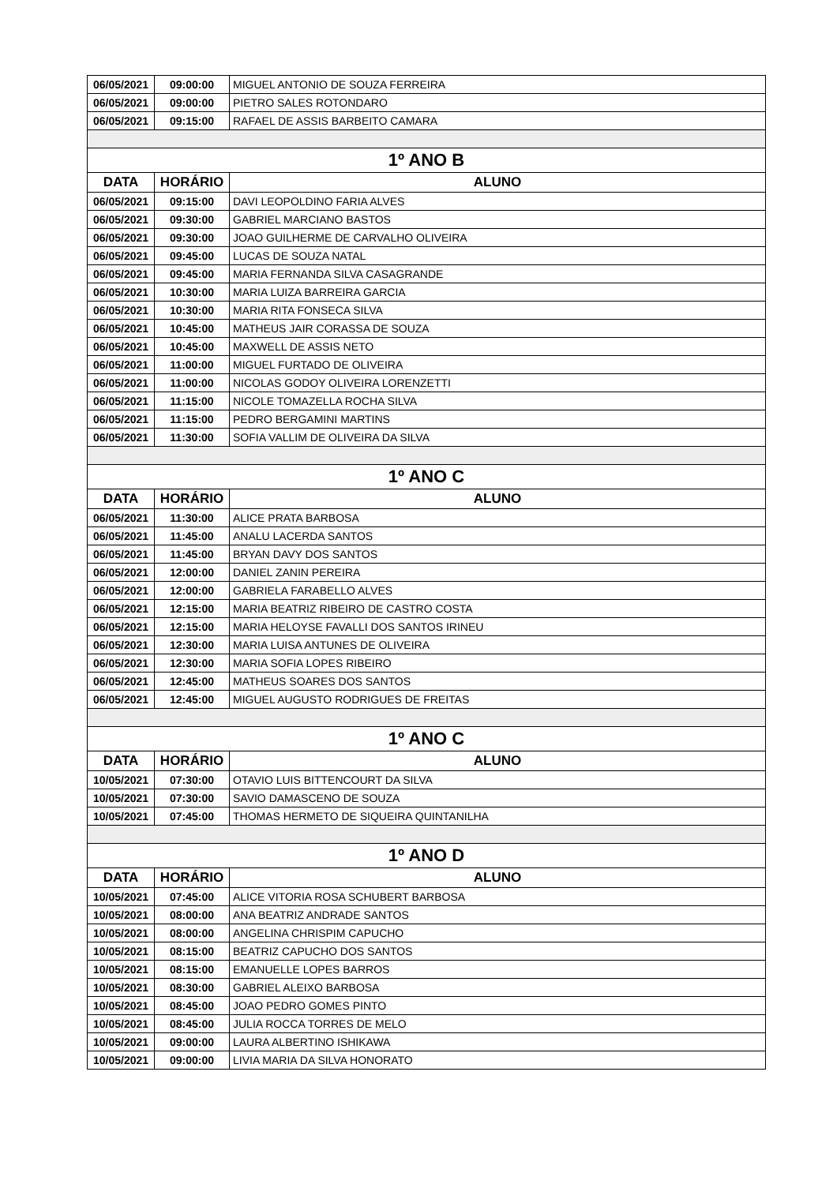| 06/05/2021 | 09:00:00 | MIGUEL ANTONIO DE SOUZA FERREIRA |
| 06/05/2021 | 09:00:00 | PIETRO SALES ROTONDARO |
| 06/05/2021 | 09:15:00 | RAFAEL DE ASSIS BARBEITO CAMARA |
| 1º ANO B | | |
| DATA | HORÁRIO | ALUNO |
| 06/05/2021 | 09:15:00 | DAVI LEOPOLDINO FARIA ALVES |
| 06/05/2021 | 09:30:00 | GABRIEL MARCIANO BASTOS |
| 06/05/2021 | 09:30:00 | JOAO GUILHERME DE CARVALHO OLIVEIRA |
| 06/05/2021 | 09:45:00 | LUCAS DE SOUZA NATAL |
| 06/05/2021 | 09:45:00 | MARIA FERNANDA SILVA CASAGRANDE |
| 06/05/2021 | 10:30:00 | MARIA LUIZA BARREIRA GARCIA |
| 06/05/2021 | 10:30:00 | MARIA RITA FONSECA SILVA |
| 06/05/2021 | 10:45:00 | MATHEUS JAIR CORASSA DE SOUZA |
| 06/05/2021 | 10:45:00 | MAXWELL DE ASSIS NETO |
| 06/05/2021 | 11:00:00 | MIGUEL FURTADO DE OLIVEIRA |
| 06/05/2021 | 11:00:00 | NICOLAS GODOY OLIVEIRA LORENZETTI |
| 06/05/2021 | 11:15:00 | NICOLE TOMAZELLA ROCHA SILVA |
| 06/05/2021 | 11:15:00 | PEDRO BERGAMINI MARTINS |
| 06/05/2021 | 11:30:00 | SOFIA VALLIM DE OLIVEIRA DA SILVA |
| 1º ANO C | | |
| DATA | HORÁRIO | ALUNO |
| 06/05/2021 | 11:30:00 | ALICE PRATA BARBOSA |
| 06/05/2021 | 11:45:00 | ANALU LACERDA SANTOS |
| 06/05/2021 | 11:45:00 | BRYAN DAVY DOS SANTOS |
| 06/05/2021 | 12:00:00 | DANIEL ZANIN PEREIRA |
| 06/05/2021 | 12:00:00 | GABRIELA FARABELLO ALVES |
| 06/05/2021 | 12:15:00 | MARIA BEATRIZ RIBEIRO DE CASTRO COSTA |
| 06/05/2021 | 12:15:00 | MARIA HELOYSE FAVALLI DOS SANTOS IRINEU |
| 06/05/2021 | 12:30:00 | MARIA LUISA ANTUNES DE OLIVEIRA |
| 06/05/2021 | 12:30:00 | MARIA SOFIA LOPES RIBEIRO |
| 06/05/2021 | 12:45:00 | MATHEUS SOARES DOS SANTOS |
| 06/05/2021 | 12:45:00 | MIGUEL AUGUSTO RODRIGUES DE FREITAS |
| 1º ANO C | | |
| DATA | HORÁRIO | ALUNO |
| 10/05/2021 | 07:30:00 | OTAVIO LUIS BITTENCOURT DA SILVA |
| 10/05/2021 | 07:30:00 | SAVIO DAMASCENO DE SOUZA |
| 10/05/2021 | 07:45:00 | THOMAS HERMETO DE SIQUEIRA QUINTANILHA |
| 1º ANO D | | |
| DATA | HORÁRIO | ALUNO |
| 10/05/2021 | 07:45:00 | ALICE VITORIA ROSA SCHUBERT BARBOSA |
| 10/05/2021 | 08:00:00 | ANA BEATRIZ ANDRADE SANTOS |
| 10/05/2021 | 08:00:00 | ANGELINA CHRISPIM CAPUCHO |
| 10/05/2021 | 08:15:00 | BEATRIZ CAPUCHO DOS SANTOS |
| 10/05/2021 | 08:15:00 | EMANUELLE LOPES BARROS |
| 10/05/2021 | 08:30:00 | GABRIEL ALEIXO BARBOSA |
| 10/05/2021 | 08:45:00 | JOAO PEDRO GOMES PINTO |
| 10/05/2021 | 08:45:00 | JULIA ROCCA TORRES DE MELO |
| 10/05/2021 | 09:00:00 | LAURA ALBERTINO ISHIKAWA |
| 10/05/2021 | 09:00:00 | LIVIA MARIA DA SILVA HONORATO |